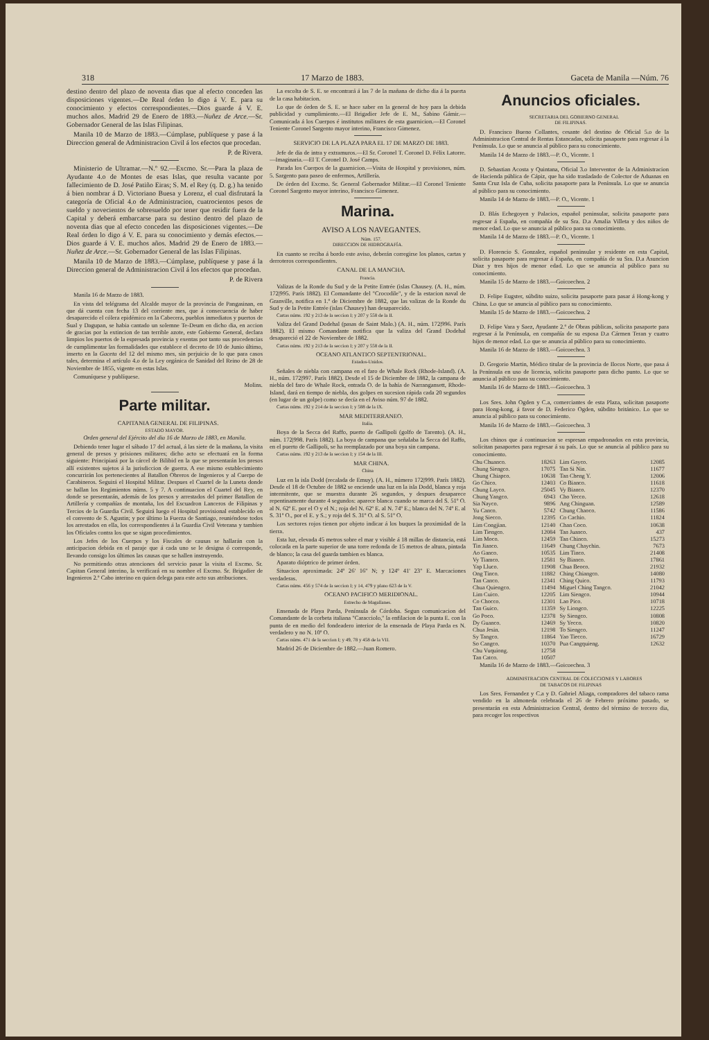318 17 Marzo de 1883. Gaceta de Manila —Núm. 76
destino dentro del plazo de noventa dias que al efecto conceden las disposiciones vigentes.—De Real órden lo digo á V. E. para su conocimiento y efectos correspondientes.—Dios guarde á V. E. muchos años. Madrid 29 de Enero de 1883.—Nuñez de Arce.—Sr. Gobernador General de las Islas Filipinas.
Manila 10 de Marzo de 1883.—Cúmplase, publíquese y pase á la Direccion general de Administracion Civil á los efectos que procedan.
P. de Rivera.
Ministerio de Ultramar.—N.º 92.—Excmo. Sr.—Para la plaza de Ayudante 4.o de Montes de esas Islas, que resulta vacante por fallecimiento de D. José Patiño Eiras; S. M. el Rey (q. D. g.) ha tenido á bien nombrar á D. Victoriano Buesa y Lorenz, el cual disfrutará la categoría de Oficial 4.o de Administracion, cuatrocientos pesos de sueldo y novecientos de sobresueldo por tener que residir fuera de la Capital y deberá embarcarse para su destino dentro del plazo de noventa dias que al efecto conceden las disposiciones vigentes.—De Real órden lo digo á V. E. para su conocimiento y demás efectos.—Dios guarde á V. E. muchos años. Madrid 29 de Enero de 1883.—Nuñez de Arce.—Sr. Gobernador General de las Islas Filipinas.
Manila 10 de Marzo de 1883.—Cúmplase, publíquese y pase á la Direccion general de Administracion Civil á los efectos que procedan.
P. de Rivera
Manila 16 de Marzo de 1883.
En vista del telégrama del Alcalde mayor de la provincia de Pangasinan, en que dá cuenta con fecha 13 del corriente mes, que á consecuencia de haber desaparecido el cólera epidémico en la Cabecera, pueblos inmediatos y puertos de Sual y Dagupan, se habia cantado un solemne Te-Deum en dicho dia, en accion de gracias por la extincion de tan terrible azote, este Gobierno General, declara limpios los puertos de la espresada provincia y exentas por tanto sus procedencias de cumplimentar las formalidades que establece el decreto de 10 de Junio último, inserto en la Gaceta del 12 del mismo mes, sin perjuicio de lo que para casos tales, determina el artículo 4.o de la Ley orgánica de Sanidad del Reino de 28 de Noviembre de 1855, vigente en estas Islas.
Comuníquese y publíquese.
Molins.
Parte militar.
CAPITANIA GENERAL DE FILIPINAS.
ESTADO MAYOR.
Orden general del Ejército del dia 16 de Marzo de 1883, en Manila.
Debiendo tener lugar el sábado 17 del actual, á las siete de la mañana, la visita general de presos y prisiones militares; dicho acto se efectuará en la forma siguiente: Principiará por la cárcel de Bilibid en la que se presentarán los presos allí existentes sujetos á la jurisdiccion de guerra. A ese mismo establecimiento concurrirán los pertenecientes al Batallon Obreros de Ingenieros y al Cuerpo de Carabineros. Seguirá el Hospital Militar. Despues el Cuartel de la Luneta donde se hallan los Regimientos núms. 5 y 7. A continuacion el Cuartel del Rey, en donde se presentarán, además de los presos y arrestados del primer Batallon de Artillería y compañías de montaña, los del Escuadron Lanceros de Filipinas y Tercios de la Guardia Civil. Seguirá luego el Hospital provisional establecido en el convento de S. Agustin; y por último la Fuerza de Santiago, reuniéndose todos los arrestados en ella, los correspondientes á la Guardia Civil Veterana y tambien los Oficiales contra los que se sigan procedimientos.
Los Jefes de los Cuerpos y los Fiscales de causas se hallarán con la anticipacion debida en el paraje que á cada uno se le designa ó corresponde, llevando consigo los últimos las causas que se hallen instruyendo.
No permitiendo otras atenciones del servicio pasar la visita el Excmo. Sr. Capitan General interino, la verificará en su nombre el Excmo. Sr. Brigadier de Ingenieros 2.º Cabo interino en quien delega para este acto sus atribuciones.
La escolta de S. E. se encontrará á las 7 de la mañana de dicho dia á la puerta de la casa habitacion.
Lo que de órden de S. E. se hace saber en la general de hoy para la debida publicidad y cumplimiento.—El Brigadier Jefe de E. M., Sabino Gámir.—Comunicada á los Cuerpos é institutos militares de esta guarnicion.—El Coronel Teniente Coronel Sargento mayor interino, Francisco Gimenez.
SERVICIO DE LA PLAZA PARA EL 17 DE MARZO DE 1883.
Jefe de dia de intra y extramuros.—El Sr. Coronel T. Coronel D. Félix Latorre.—Imaginaria.—El T. Coronel D. José Camps.
Parada los Cuerpos de la guarnicion.—Visita de Hospital y provisiones, núm. 5. Sargento para paseo de enfermos, Artillería.
De órden del Excmo. Sr. General Gobernador Militar.—El Coronel Teniente Coronel Sargento mayor interino, Francisco Gimenez.
Marina.
AVISO A LOS NAVEGANTES.
Núm. 157.
DIRECCION DE HIDROGRAFÍA.
En cuanto se reciba á bordo este aviso, deberán corregirse los planos, cartas y derroteros correspondientes.
CANAL DE LA MANCHA.
Francia.
Valizas de la Ronde du Sud y de la Petite Entrée (islas Chausey. (A. H., núm. 172|995. París 1882). El Comandante del "Crocodile", y de la estacion naval de Granville, notifica en 1.º de Diciembre de 1882, que las valizas de la Ronde du Sud y de la Petite Entrée (islas Chausey) han desaparecido.
Cartas núms. 192 y 213 de la seccion I; y 207 y 558 de la II.
Valiza del Grand Dodehal (pasas de Saint Malo.) (A. H., núm. 172|996. París 1882). El mismo Comandante notifica que la valiza del Grand Dodehal desapareció el 22 de Noviembre de 1882.
Cartas núms. 192 y 213 de la seccion I; y 207 y 558 de la II.
OCEANO ATLANTICO SEPTENTRIONAL.
Estados-Unidos.
Señales de niebla con campana en el faro de Whale Rock (Rhode-Island). (A. H., núm. 172|997. París 1882). Desde el 15 de Diciembre de 1882, la campana de niebla del faro de Whale Rock, entrada O. de la bahía de Narrangansett, Rhode-Island, dará en tiempo de niebla, dos golpes en sucesion rápida cada 20 segundos (en lugar de un golpe) como se decía en el Aviso núm. 97 de 1882.
Cartas núms. 192 y 214 de la seccion I; y 588 de la IX.
MAR MEDITERRANEO.
Italia.
Boya de la Secca del Raffo, puerto de Gallipoli (golfo de Tarento). (A. H., núm. 172|998. París 1882). La boya de campana que señalaba la Secca del Raffo, en el puerto de Gallipoli, se ha reemplazado por una boya sin campana.
Cartas núms. 192 y 213 de la seccion I; y 154 de la III.
MAR CHINA.
China
Luz en la isla Dodd (recalada de Emuy). (A. H., número 172|999. París 1882). Desde el 18 de Octubre de 1882 se enciende una luz en la isla Dodd, blanca y roja intermitente, que se muestra durante 26 segundos, y despues desaparece repentinamente durante 4 segundos: aparece blanca cuando se marca del S. 51º O. al N. 62º E. por el O y el N.; roja del N. 62º E. al N. 74º E.; blanca del N. 74º E. al S. 31º O., por el E. y S.; y roja del S. 31º O. al S. 51º O.
Los sectores rojos tienen por objeto indicar á los buques la proximidad de la tierra.
Esta luz, elevada 45 metros sobre el mar y visible á 18 millas de distancia, está colocada en la parte superior de una torre redonda de 15 metros de altura, pintada de blanco; la casa del guarda tambien es blanca.
Aparato dióptrico de primer órden.
Situacion aproximada: 24º 26' 16'' N; y 124º 41' 23'' E. Marcaciones verdaderas.
Cartas núms. 456 y 574 de la seccion I; y 14, 479 y plano 623 de la V.
OCEANO PACIFICO MERIDIONAL.
Estrecho de Magallanes.
Ensenada de Playa Parda, Península de Córdoba. Segun comunicacion del Comandante de la corbeta italiana "Caracciolo," la enfilacion de la punta E. con la punta de en medio del fondeadero interior de la ensenada de Playa Parda es N. verdadero y no N. 10º O.
Cartas núms. 471 de la seccion I; y 49, 78 y 458 de la VII.
Madrid 26 de Diciembre de 1882.—Juan Romero.
Anuncios oficiales.
SECRETARIA DEL GOBIERNO GENERAL
DE FILIPINAS.
D. Francisco Bueno Collantes, cesante del destino de Oficial 5.o de la Administracion Central de Rentas Estancadas, solicita pasaporte para regresar á la Península. Lo que se anuncia al público para su conocimiento.
Manila 14 de Marzo de 1883.—P. O., Vicente. 1
D. Sebastian Acosta y Quintana, Oficial 3.o Interventor de la Administracion de Hacienda pública de Cápiz, que ha sido trasladado de Colector de Aduanas en Santa Cruz Isla de Cuba, solicita pasaporte para la Península. Lo que se anuncia al público para su conocimiento.
Manila 14 de Marzo de 1883.—P. O., Vicente. 1
D. Blás Echegoyen y Palacios, español peninsular, solicita pasaporte para regresar á España, en compañía de su Sra. D.a Amalia Villeta y dos niños de menor edad. Lo que se anuncia al público para su conocimiento.
Manila 14 de Marzo de 1883.—P. O., Vicente. 1
D. Florencio S. Gonzalez, español peninsular y residente en esta Capital, solicita pasaporte para regresar á España, en compañía de su Sra. D.a Asuncion Diaz y tres hijos de menor edad. Lo que se anuncia al público para su conocimiento.
Manila 15 de Marzo de 1883.—Goicoechea. 2
D. Felipe Eugster, súbdito suizo, solicita pasaporte para pasar á Hong-kong y China. Lo que se anuncia al público para su conocimiento.
Manila 15 de Marzo de 1883.—Goicoechea. 2
D. Felipe Vara y Saez, Ayudante 2.º de Obras públicas, solicita pasaporte para regresar á la Península, en compañía de su esposa D.a Cármen Teran y cuatro hijos de menor edad. Lo que se anuncia al público para su conocimiento.
Manila 16 de Marzo de 1883.—Goicoechea. 3
D. Gregorio Martin, Médico titular de la provincia de Ilocos Norte, que pasa á la Península en uso de licencia, solicita pasaporte para dicho punto. Lo que se anuncia al público para su conocimiento.
Manila 16 de Marzo de 1883.—Goicoechea. 3
Los Sres. John Ogden y C.a, comerciantes de esta Plaza, solicitan pasaporte para Hong-kong, á favor de D. Federico Ogden, súbdito británico. Lo que se anuncia al público para su conocimiento.
Manila 16 de Marzo de 1883.—Goicoechea. 3
Los chinos que á continuacion se espresan empadronados en esta provincia, solicitan pasaportes para regresar á su país. Lo que se anuncia al público para su conocimiento.
| Chu Chuanco. | 18263 | Lim Gayco. | 12085 |
| Chung Siengco. | 17075 | Tan Si Nin. | 11677 |
| Chung Chiapco. | 10638 | Tan Cheng Y. | 12006 |
| Go Chico. | 12403 | Co Bianco. | 11618 |
| Chung Layco. | 25045 | Vy Bianco. | 12370 |
| Chung Yangco. | 6943 | Cho Yecco. | 12618 |
| Sia Nayco. | 9896 | Ang Chinguan. | 12589 |
| Yu Canco. | 5742 | Chung Chaoco. | 11586 |
| Jong Siecco. | 12395 | Co Cachio. | 11824 |
| Lim Congjian. | 12140 | Chan Coco. | 10638 |
| Lim Tiengco. | 12084 | Tan Juanco. | 437 |
| Lim Moco. | 12459 | Tan Chinco. | 15273 |
| Tin Jianco. | 11649 | Chung Chaychin. | 7673 |
| Ao Ganco. | 10535 | Lim Tinco. | 21408 |
| Vy Tiamco. | 12581 | Sy Bianco. | 17861 |
| Yap Lluco. | 11908 | Chua Beoco. | 21932 |
| Ong Tinco. | 11882 | Ching Chiangco. | 14080 |
| Tan Canco. | 12341 | Ching Quico. | 11793 |
| Chua Quiengco. | 11494 | Miguel Ching Tangco. | 21042 |
| Lim Cuico. | 12205 | Lim Siengco. | 10944 |
| Co Chocco. | 12301 | Lao Pico. | 10718 |
| Tan Guico. | 11359 | Sy Liongco. | 12225 |
| Go Poco. | 12378 | Sy Siengco. | 10808 |
| Dy Guanco. | 12469 | Sy Yecco. | 10820 |
| Chua Jesin. | 12198 | To Siengco. | 11247 |
| Sy Tangco. | 11864 | Yao Tiecco. | 16729 |
| So Cangco. | 10370 | Pua Cangquieng. | 12632 |
| Chu Vuquiong. | 12758 | | |
| Tan Catco. | 10507 | | |
Manila 16 de Marzo de 1883.—Goicoechea. 3
ADMINISTRACION CENTRAL DE COLECCIONES Y LABORES
DE TABACOS DE FILIPINAS
Los Sres. Fernandez y C.a y D. Gabriel Aliaga, compradores del tabaco rama vendido en la almoneda celebrada el 26 de Febrero próximo pasado, se presentarán en esta Administracion Central, dentro del término de tercero dia, para recoger los respectivos